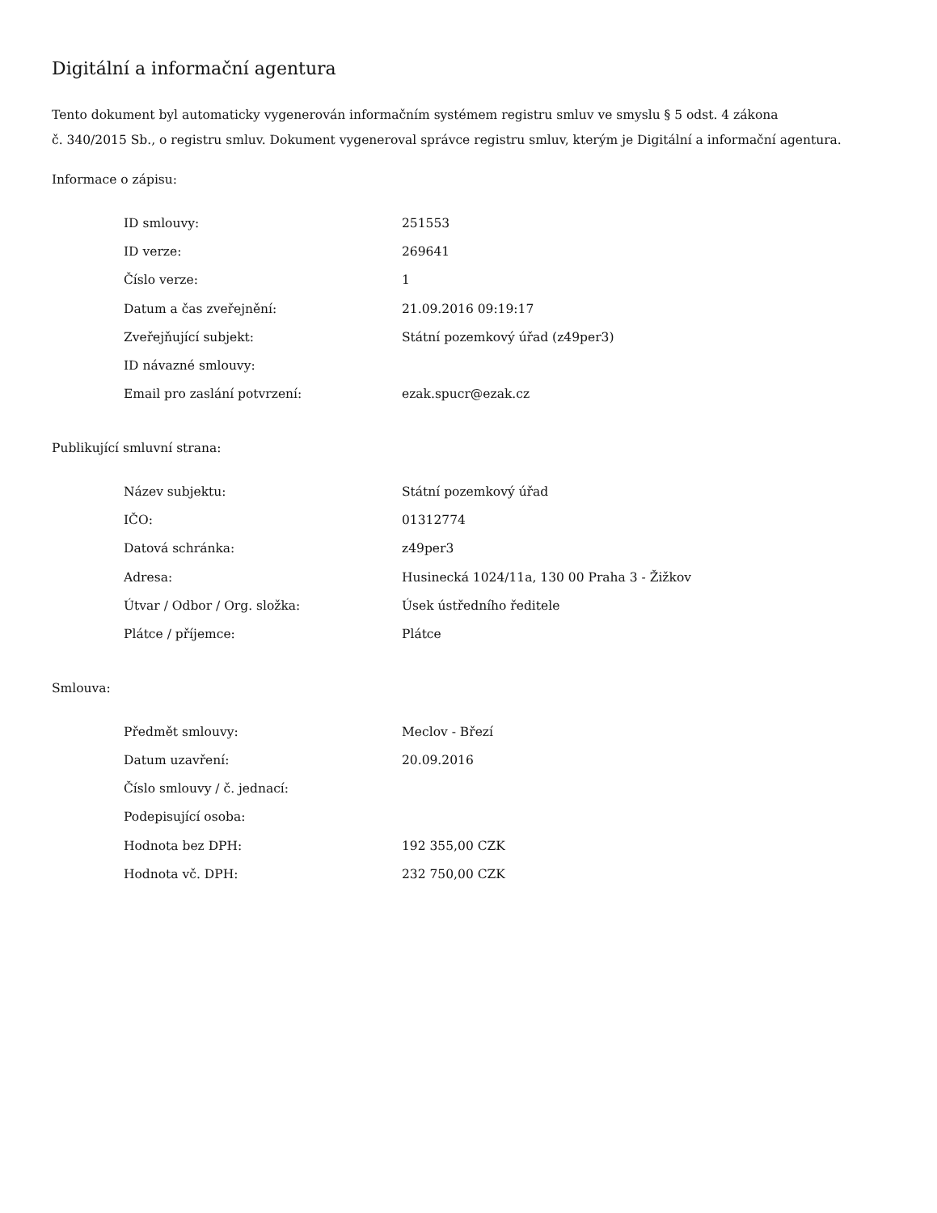Digitální a informační agentura
Tento dokument byl automaticky vygenerován informačním systémem registru smluv ve smyslu § 5 odst. 4 zákona
č. 340/2015 Sb., o registru smluv. Dokument vygeneroval správce registru smluv, kterým je Digitální a informační agentura.
Informace o zápisu:
| ID smlouvy: | 251553 |
| ID verze: | 269641 |
| Číslo verze: | 1 |
| Datum a čas zveřejnění: | 21.09.2016 09:19:17 |
| Zveřejňující subjekt: | Státní pozemkový úřad (z49per3) |
| ID návazné smlouvy: | |
| Email pro zaslání potvrzení: | ezak.spucr@ezak.cz |
Publikující smluvní strana:
| Název subjektu: | Státní pozemkový úřad |
| IČO: | 01312774 |
| Datová schránka: | z49per3 |
| Adresa: | Husinecká 1024/11a, 130 00 Praha 3 - Žižkov |
| Útvar / Odbor / Org. složka: | Úsek ústředního ředitele |
| Plátce / příjemce: | Plátce |
Smlouva:
| Předmět smlouvy: | Meclov - Březí |
| Datum uzavření: | 20.09.2016 |
| Číslo smlouvy / č. jednací: | |
| Podepisující osoba: | |
| Hodnota bez DPH: | 192 355,00 CZK |
| Hodnota vč. DPH: | 232 750,00 CZK |